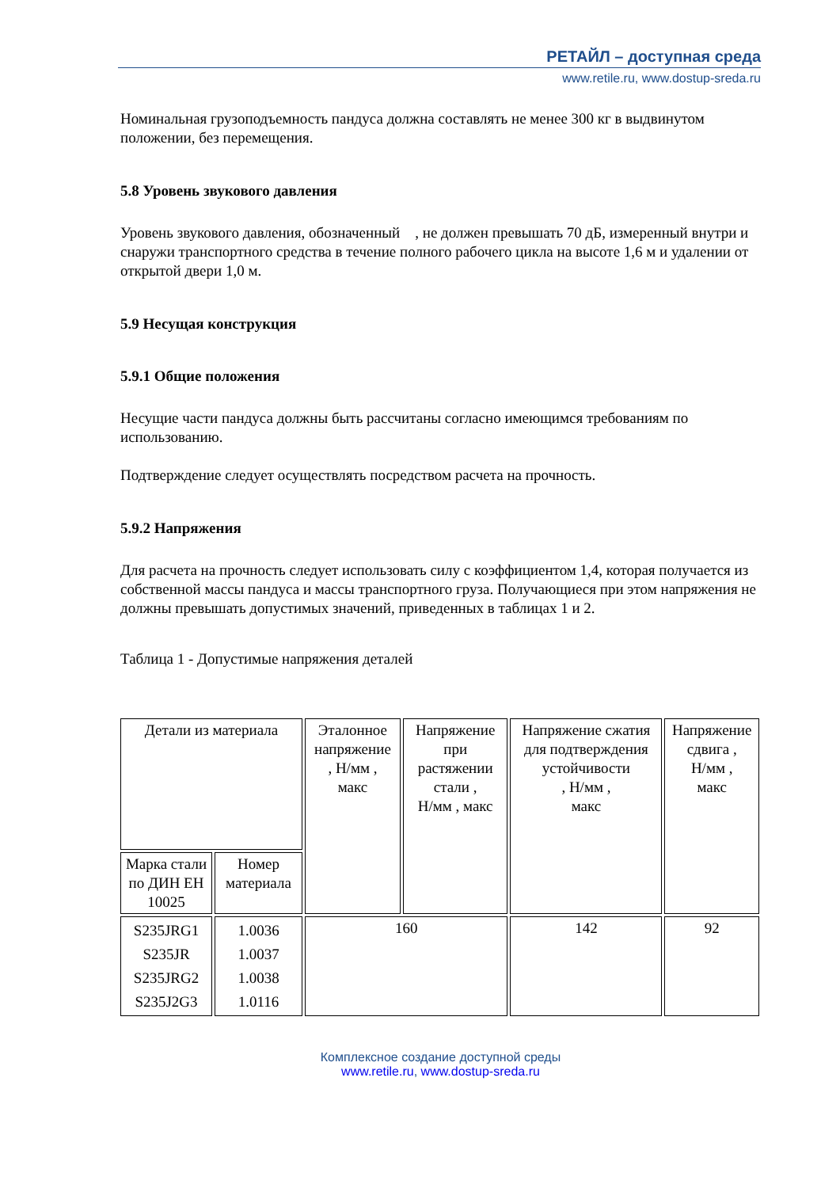РЕТАЙЛ – доступная среда
www.retile.ru, www.dostup-sreda.ru
Номинальная грузоподъемность пандуса должна составлять не менее 300 кг в выдвинутом положении, без перемещения.
5.8 Уровень звукового давления
Уровень звукового давления, обозначенный , не должен превышать 70 дБ, измеренный внутри и снаружи транспортного средства в течение полного рабочего цикла на высоте 1,6 м и удалении от открытой двери 1,0 м.
5.9 Несущая конструкция
5.9.1 Общие положения
Несущие части пандуса должны быть рассчитаны согласно имеющимся требованиям по использованию.
Подтверждение следует осуществлять посредством расчета на прочность.
5.9.2 Напряжения
Для расчета на прочность следует использовать силу с коэффициентом 1,4, которая получается из собственной массы пандуса и массы транспортного груза. Получающиеся при этом напряжения не должны превышать допустимых значений, приведенных в таблицах 1 и 2.
Таблица 1 - Допустимые напряжения деталей
| Детали из материала | | Эталонное напряжение , Н/мм , макс | Напряжение при растяжении стали , Н/мм , макс | Напряжение сжатия для подтверждения устойчивости , Н/мм , макс | Напряжение сдвига , Н/мм , макс |
| Марка стали по ДИН ЕН 10025 | Номер материала | | | | |
| S235JRG1 S235JR S235JRG2 S235J2G3 | 1.0036 1.0037 1.0038 1.0116 | 160 | | 142 | 92 |
Комплексное создание доступной среды
www.retile.ru, www.dostup-sreda.ru